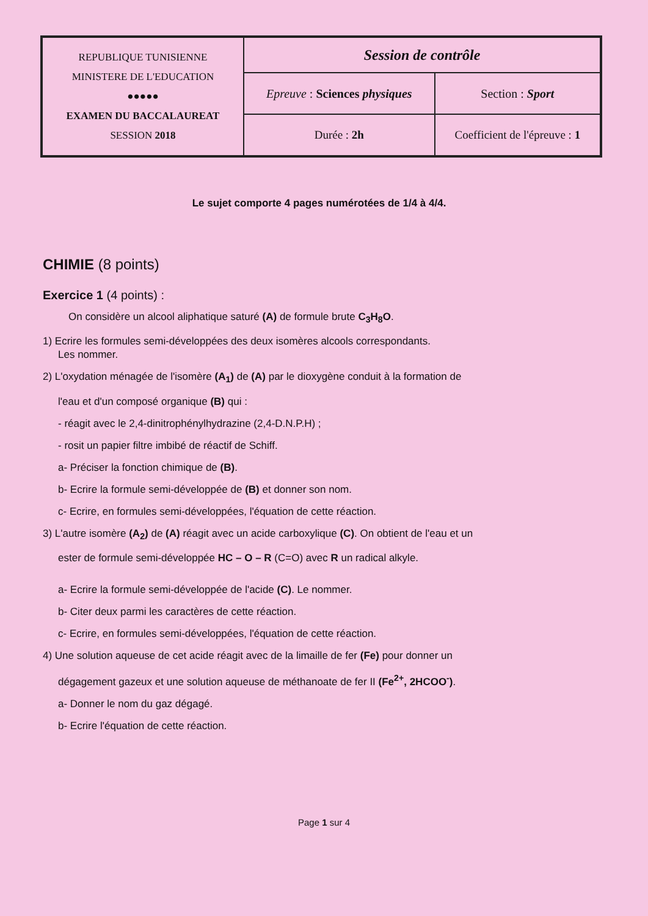| REPUBLIQUE TUNISIENNE MINISTERE DE L'EDUCATION ●●●●● EXAMEN DU BACCALAUREAT SESSION 2018 | Session de contrôle | |
| | Epreuve : Sciences physiques | Section : Sport |
| | Durée : 2h | Coefficient de l'épreuve : 1 |
Le sujet comporte 4 pages numérotées de 1/4 à 4/4.
CHIMIE (8 points)
Exercice 1 (4 points) :
On considère un alcool aliphatique saturé (A) de formule brute C<sub>3</sub>H<sub>8</sub>O.
1) Ecrire les formules semi-développées des deux isomères alcools correspondants.
Les nommer.
2) L'oxydation ménagée de l'isomère (A<sub>1</sub>) de (A) par le dioxygène conduit à la formation de
l'eau et d'un composé organique (B) qui :
- réagit avec le 2,4-dinitrophénylhydrazine (2,4-D.N.P.H) ;
- rosit un papier filtre imbibé de réactif de Schiff.
a- Préciser la fonction chimique de (B).
b- Ecrire la formule semi-développée de (B) et donner son nom.
c- Ecrire, en formules semi-développées, l'équation de cette réaction.
3) L'autre isomère (A<sub>2</sub>) de (A) réagit avec un acide carboxylique (C). On obtient de l'eau et un
ester de formule semi-développée HC – O – R (C=O) avec R un radical alkyle.
a- Ecrire la formule semi-développée de l'acide (C). Le nommer.
b- Citer deux parmi les caractères de cette réaction.
c- Ecrire, en formules semi-développées, l'équation de cette réaction.
4) Une solution aqueuse de cet acide réagit avec de la limaille de fer (Fe) pour donner un
dégagement gazeux et une solution aqueuse de méthanoate de fer II (Fe<sup>2+</sup>, 2HCOO<sup>-</sup>).
a- Donner le nom du gaz dégagé.
b- Ecrire l'équation de cette réaction.
Page 1 sur 4